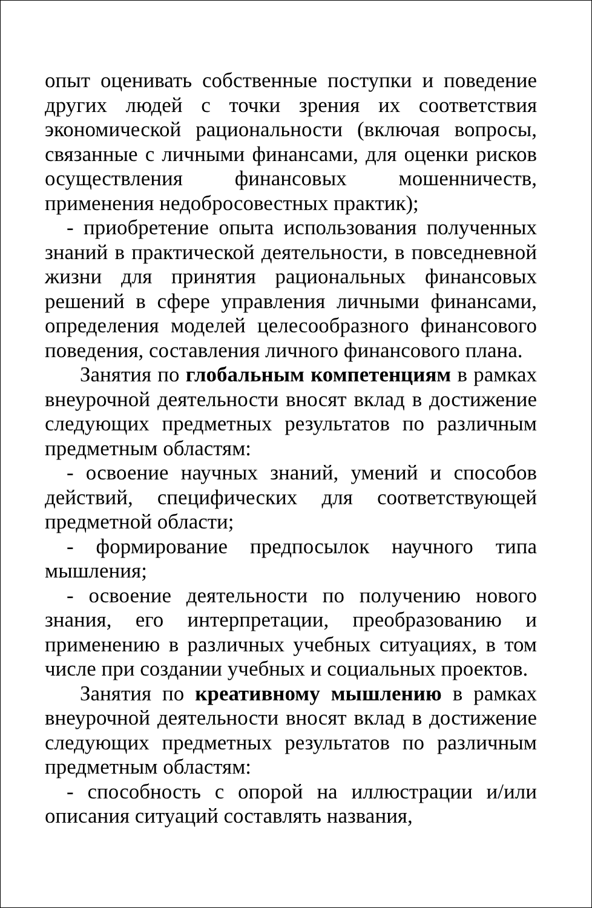опыт оценивать собственные поступки и поведение других людей с точки зрения их соответствия экономической рациональности (включая вопросы, связанные с личными финансами, для оценки рисков осуществления финансовых мошенничеств, применения недобросовестных практик);
- приобретение опыта использования полученных знаний в практической деятельности, в повседневной жизни для принятия рациональных финансовых решений в сфере управления личными финансами, определения моделей целесообразного финансового поведения, составления личного финансового плана.
Занятия по глобальным компетенциям в рамках внеурочной деятельности вносят вклад в достижение следующих предметных результатов по различным предметным областям:
- освоение научных знаний, умений и способов действий, специфических для соответствующей предметной области;
- формирование предпосылок научного типа мышления;
- освоение деятельности по получению нового знания, его интерпретации, преобразованию и применению в различных учебных ситуациях, в том числе при создании учебных и социальных проектов.
Занятия по креативному мышлению в рамках внеурочной деятельности вносят вклад в достижение следующих предметных результатов по различным предметным областям:
- способность с опорой на иллюстрации и/или описания ситуаций составлять названия,